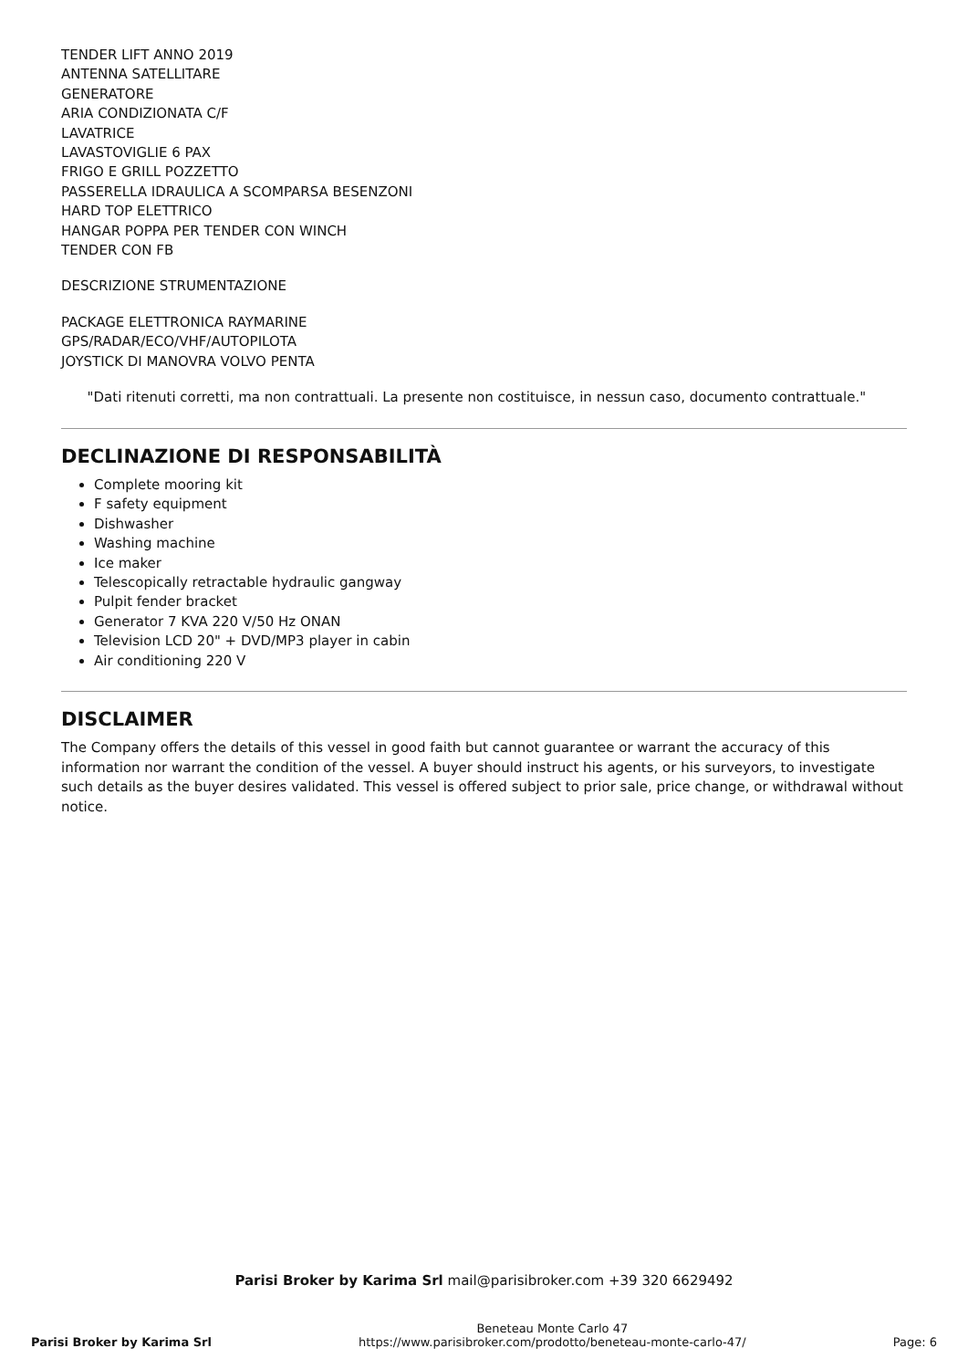TENDER LIFT ANNO 2019
ANTENNA SATELLITARE
GENERATORE
ARIA CONDIZIONATA C/F
LAVATRICE
LAVASTOVIGLIE 6 PAX
FRIGO E GRILL POZZETTO
PASSERELLA IDRAULICA A SCOMPARSA BESENZONI
HARD TOP ELETTRICO
HANGAR POPPA PER TENDER CON WINCH
TENDER CON FB
DESCRIZIONE STRUMENTAZIONE
PACKAGE ELETTRONICA RAYMARINE
GPS/RADAR/ECO/VHF/AUTOPILOTA
JOYSTICK DI MANOVRA VOLVO PENTA
"Dati ritenuti corretti, ma non contrattuali. La presente non costituisce, in nessun caso, documento contrattuale."
DECLINAZIONE DI RESPONSABILITÀ
Complete mooring kit
F safety equipment
Dishwasher
Washing machine
Ice maker
Telescopically retractable hydraulic gangway
Pulpit fender bracket
Generator 7 KVA 220 V/50 Hz ONAN
Television LCD 20" + DVD/MP3 player in cabin
Air conditioning 220 V
DISCLAIMER
The Company offers the details of this vessel in good faith but cannot guarantee or warrant the accuracy of this information nor warrant the condition of the vessel. A buyer should instruct his agents, or his surveyors, to investigate such details as the buyer desires validated. This vessel is offered subject to prior sale, price change, or withdrawal without notice.
Parisi Broker by Karima Srl mail@parisibroker.com +39 320 6629492
Parisi Broker by Karima Srl Beneteau Monte Carlo 47
https://www.parisibroker.com/prodotto/beneteau-monte-carlo-47/ Page: 6